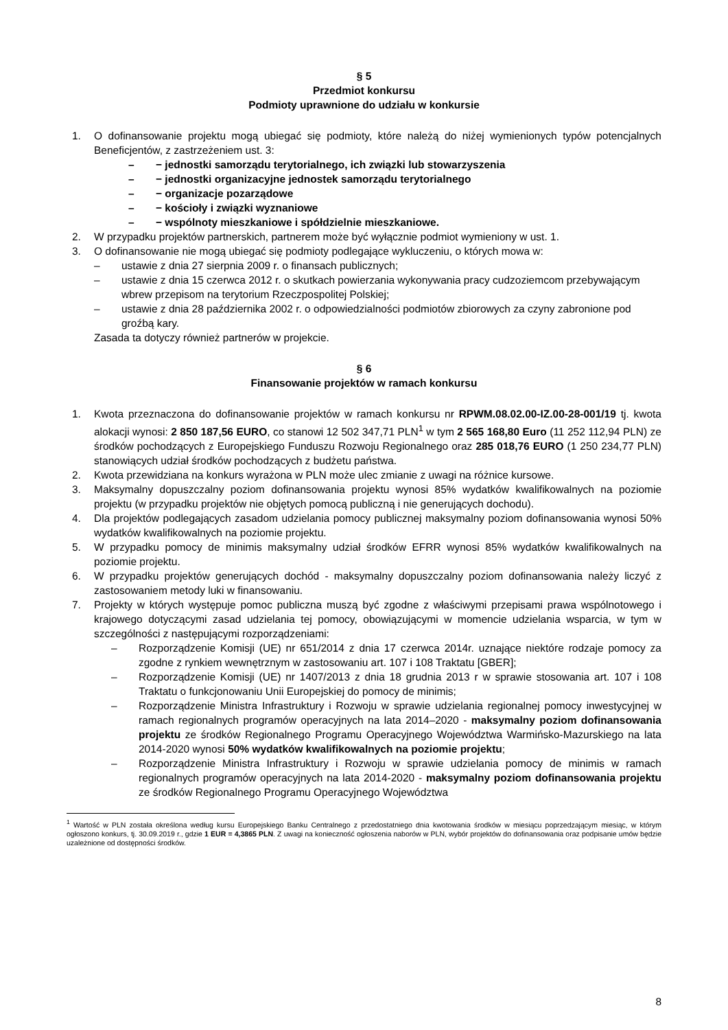§ 5
Przedmiot konkursu
Podmioty uprawnione do udziału w konkursie
1. O dofinansowanie projektu mogą ubiegać się podmioty, które należą do niżej wymienionych typów potencjalnych Beneficjentów, z zastrzeżeniem ust. 3:
– − jednostki samorządu terytorialnego, ich związki lub stowarzyszenia
– − jednostki organizacyjne jednostek samorządu terytorialnego
– − organizacje pozarządowe
– − kościoły i związki wyznaniowe
– − wspólnoty mieszkaniowe i spółdzielnie mieszkaniowe.
2. W przypadku projektów partnerskich, partnerem może być wyłącznie podmiot wymieniony w ust. 1.
3. O dofinansowanie nie mogą ubiegać się podmioty podlegające wykluczeniu, o których mowa w:
– ustawie z dnia 27 sierpnia 2009 r. o finansach publicznych;
– ustawie z dnia 15 czerwca 2012 r. o skutkach powierzania wykonywania pracy cudzoziemcom przebywającym wbrew przepisom na terytorium Rzeczpospolitej Polskiej;
– ustawie z dnia 28 października 2002 r. o odpowiedzialności podmiotów zbiorowych za czyny zabronione pod groźbą kary.
Zasada ta dotyczy również partnerów w projekcie.
§ 6
Finansowanie projektów w ramach konkursu
1. Kwota przeznaczona do dofinansowanie projektów w ramach konkursu nr RPWM.08.02.00-IZ.00-28-001/19 tj. kwota alokacji wynosi: 2 850 187,56 EURO, co stanowi 12 502 347,71 PLN<sup>1</sup> w tym 2 565 168,80 Euro (11 252 112,94 PLN) ze środków pochodzących z Europejskiego Funduszu Rozwoju Regionalnego oraz 285 018,76 EURO (1 250 234,77 PLN) stanowiących udział środków pochodzących z budżetu państwa.
2. Kwota przewidziana na konkurs wyrażona w PLN może ulec zmianie z uwagi na różnice kursowe.
3. Maksymalny dopuszczalny poziom dofinansowania projektu wynosi 85% wydatków kwalifikowalnych na poziomie projektu (w przypadku projektów nie objętych pomocą publiczną i nie generujących dochodu).
4. Dla projektów podlegających zasadom udzielania pomocy publicznej maksymalny poziom dofinansowania wynosi 50% wydatków kwalifikowalnych na poziomie projektu.
5. W przypadku pomocy de minimis maksymalny udział środków EFRR wynosi 85% wydatków kwalifikowalnych na poziomie projektu.
6. W przypadku projektów generujących dochód - maksymalny dopuszczalny poziom dofinansowania należy liczyć z zastosowaniem metody luki w finansowaniu.
7. Projekty w których występuje pomoc publiczna muszą być zgodne z właściwymi przepisami prawa wspólnotowego i krajowego dotyczącymi zasad udzielania tej pomocy, obowiązującymi w momencie udzielania wsparcia, w tym w szczególności z następującymi rozporządzeniami:
– Rozporządzenie Komisji (UE) nr 651/2014 z dnia 17 czerwca 2014r. uznające niektóre rodzaje pomocy za zgodne z rynkiem wewnętrznym w zastosowaniu art. 107 i 108 Traktatu [GBER];
– Rozporządzenie Komisji (UE) nr 1407/2013 z dnia 18 grudnia 2013 r w sprawie stosowania art. 107 i 108 Traktatu o funkcjonowaniu Unii Europejskiej do pomocy de minimis;
– Rozporządzenie Ministra Infrastruktury i Rozwoju w sprawie udzielania regionalnej pomocy inwestycyjnej w ramach regionalnych programów operacyjnych na lata 2014–2020 - maksymalny poziom dofinansowania projektu ze środków Regionalnego Programu Operacyjnego Województwa Warmińsko-Mazurskiego na lata 2014-2020 wynosi 50% wydatków kwalifikowalnych na poziomie projektu;
– Rozporządzenie Ministra Infrastruktury i Rozwoju w sprawie udzielania pomocy de minimis w ramach regionalnych programów operacyjnych na lata 2014-2020 - maksymalny poziom dofinansowania projektu ze środków Regionalnego Programu Operacyjnego Województwa
<sup>1</sup> Wartość w PLN została określona według kursu Europejskiego Banku Centralnego z przedostatniego dnia kwotowania środków w miesiącu poprzedzającym miesiąc, w którym ogłoszono konkurs, tj. 30.09.2019 r., gdzie 1 EUR = 4,3865 PLN. Z uwagi na konieczność ogłoszenia naborów w PLN, wybór projektów do dofinansowania oraz podpisanie umów będzie uzależnione od dostępności środków.
8